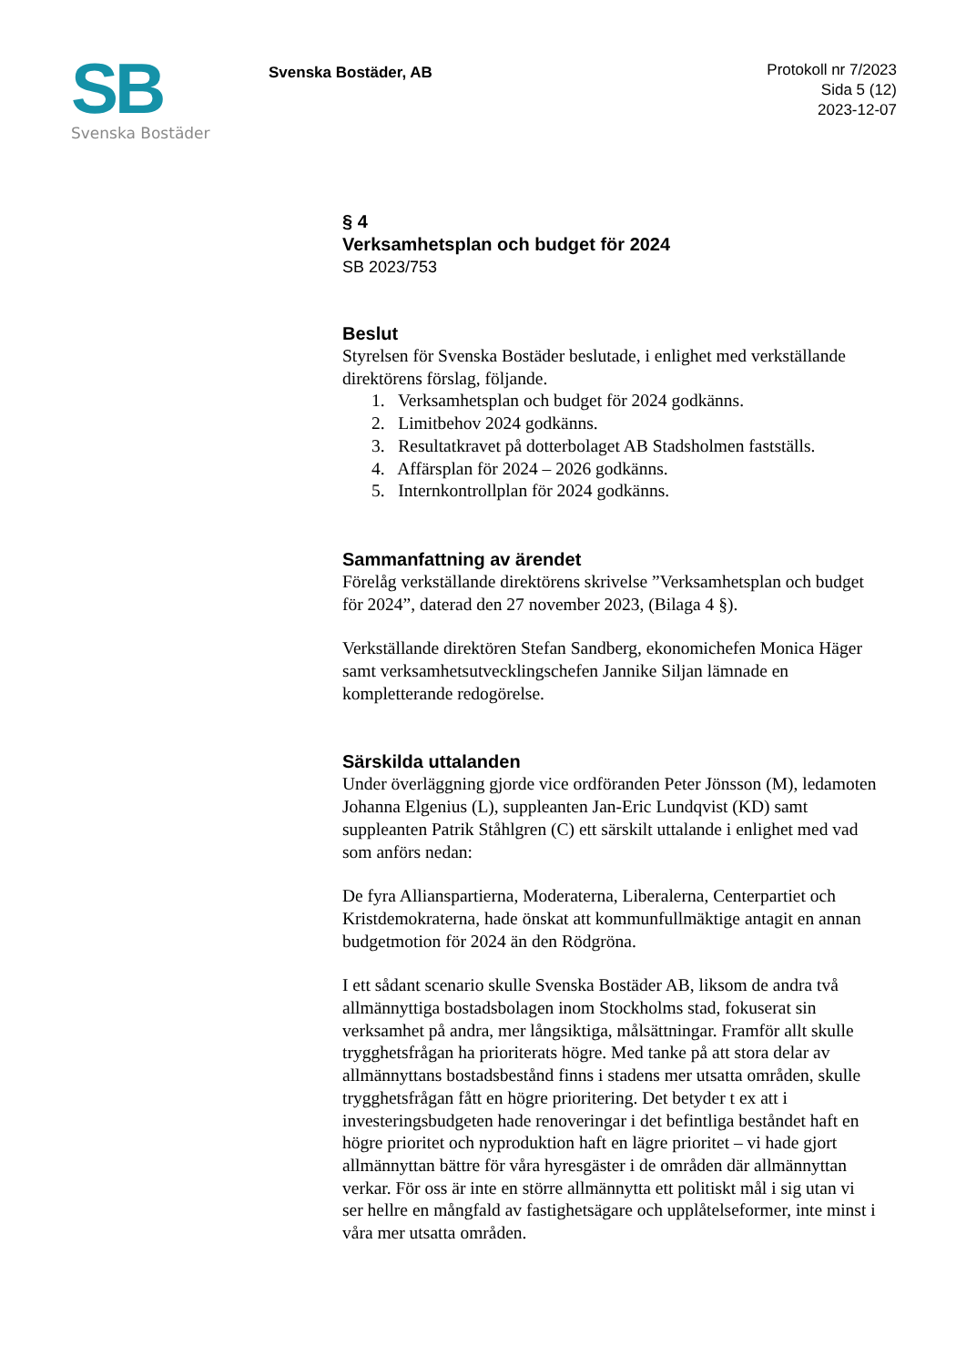SB
Svenska Bostäder
Svenska Bostäder, AB
Protokoll nr 7/2023
Sida 5 (12)
2023-12-07
§ 4
Verksamhetsplan och budget för 2024
SB 2023/753
Beslut
Styrelsen för Svenska Bostäder beslutade, i enlighet med verkställande direktörens förslag, följande.
1. Verksamhetsplan och budget för 2024 godkänns.
2. Limitbehov 2024 godkänns.
3. Resultatkravet på dotterbolaget AB Stadsholmen fastställs.
4. Affärsplan för 2024 – 2026 godkänns.
5. Internkontrollplan för 2024 godkänns.
Sammanfattning av ärendet
Förelåg verkställande direktörens skrivelse ”Verksamhetsplan och budget för 2024”, daterad den 27 november 2023, (Bilaga 4 §).
Verkställande direktören Stefan Sandberg, ekonomichefen Monica Häger samt verksamhetsutvecklingschefen Jannike Siljan lämnade en kompletterande redogörelse.
Särskilda uttalanden
Under överläggning gjorde vice ordföranden Peter Jönsson (M), ledamoten Johanna Elgenius (L), suppleanten Jan-Eric Lundqvist (KD) samt suppleanten Patrik Ståhlgren (C) ett särskilt uttalande i enlighet med vad som anförs nedan:
De fyra Allianspartierna, Moderaterna, Liberalerna, Centerpartiet och Kristdemokraterna, hade önskat att kommunfullmäktige antagit en annan budgetmotion för 2024 än den Rödgröna.
I ett sådant scenario skulle Svenska Bostäder AB, liksom de andra två allmännyttiga bostadsbolagen inom Stockholms stad, fokuserat sin verksamhet på andra, mer långsiktiga, målsättningar. Framför allt skulle trygghetsfrågan ha prioriterats högre. Med tanke på att stora delar av allmännyttans bostadsbestånd finns i stadens mer utsatta områden, skulle trygghetsfrågan fått en högre prioritering. Det betyder t ex att i investeringsbudgeten hade renoveringar i det befintliga beståndet haft en högre prioritet och nyproduktion haft en lägre prioritet – vi hade gjort allmännyttan bättre för våra hyresgäster i de områden där allmännyttan verkar. För oss är inte en större allmännytta ett politiskt mål i sig utan vi ser hellre en mångfald av fastighetsägare och upplåtelseformer, inte minst i våra mer utsatta områden.